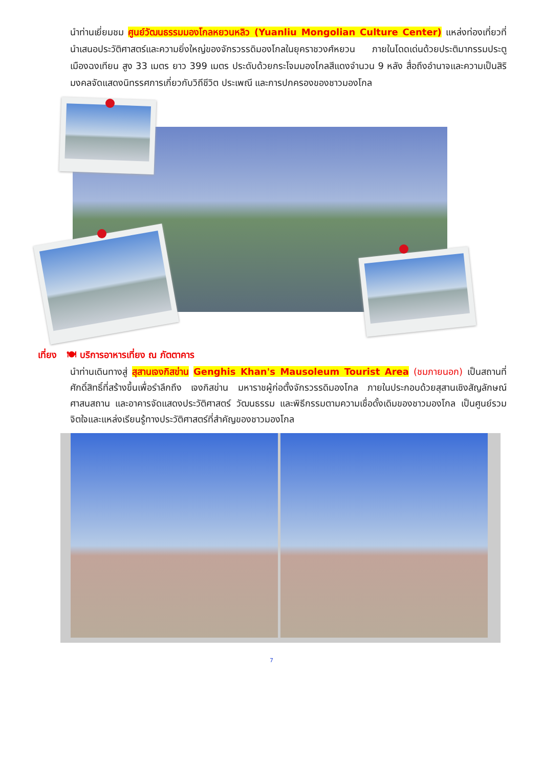นำท่านเยี่ยมชม ศูนย์วัฒนธรรมมองโกลหยวนหลิว (Yuanliu Mongolian Culture Center) แหล่งท่องเที่ยวที่นำเสนอประวัติศาสตร์และความยิ่งใหญ่ของจักรวรรดิมองโกลในยุคราชวงศ์หยวน ภายในโดดเด่นด้วยประติมากรรมประตูเมืองฉงเทียน สูง 33 เมตร ยาว 399 เมตร ประดับด้วยกระโจมมองโกลสีแดงจำนวน 9 หลัง สื่อถึงอำนาจและความเป็นสิริมงคลจัดแสดงนิทรรศการเกี่ยวกับวิถีชีวิต ประเพณี และการปกครองของชาวมองโกล
เที่ยง 🍽 บริการอาหารเที่ยง ณ ภัตตาคาร
นำท่านเดินทางสู่ สุสานเจงกิสข่าน Genghis Khan's Mausoleum Tourist Area (ชมภายนอก) เป็นสถานที่ศักดิ์สิทธิ์ที่สร้างขึ้นเพื่อรำลึกถึง เจงกิสข่าน มหาราชผู้ก่อตั้งจักรวรรดิมองโกล ภายในประกอบด้วยสุสานเชิงสัญลักษณ์ ศาสนสถาน และอาคารจัดแสดงประวัติศาสตร์ วัฒนธรรม และพิธีกรรมตามความเชื่อดั้งเดิมของชาวมองโกล เป็นศูนย์รวมจิตใจและแหล่งเรียนรู้ทางประวัติศาสตร์ที่สำคัญของชาวมองโกล
7